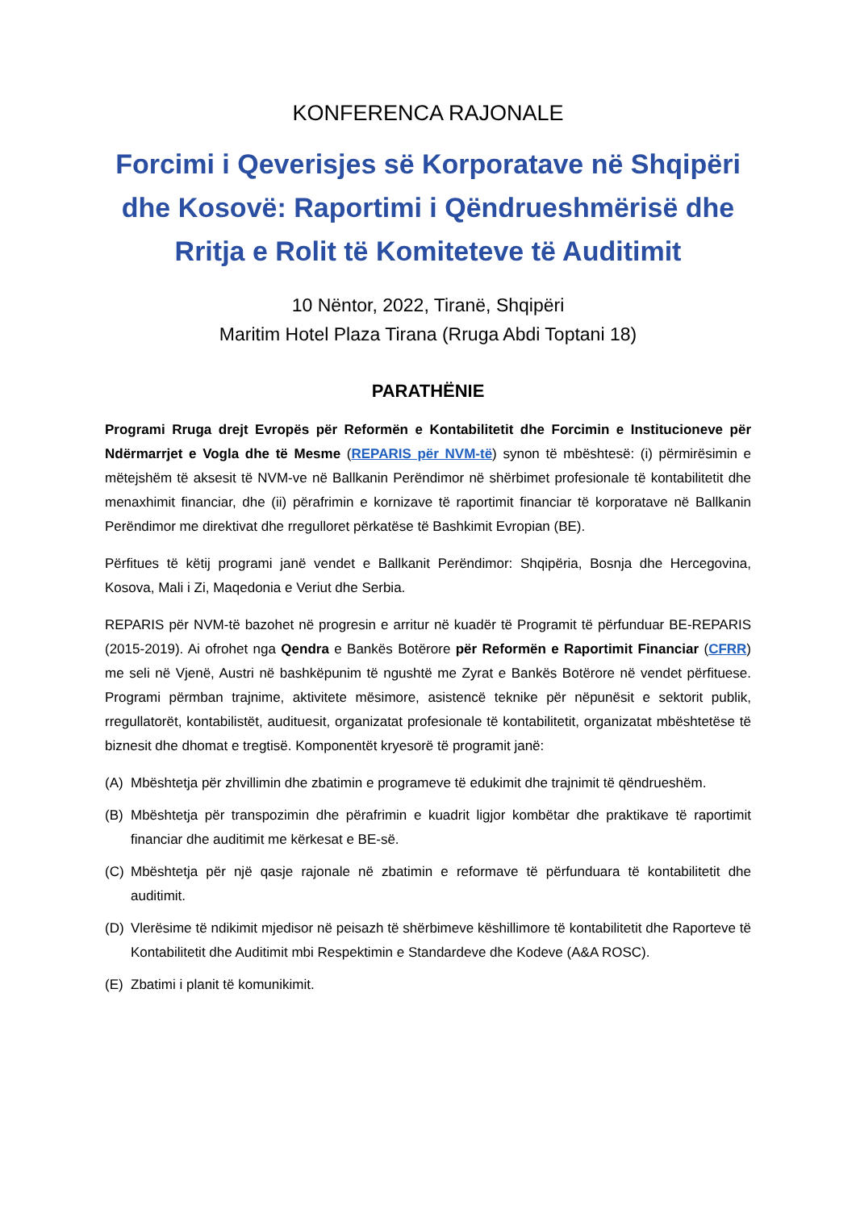KONFERENCA RAJONALE
Forcimi i Qeverisjes së Korporatave në Shqipëri dhe Kosovë: Raportimi i Qëndrueshmërisë dhe Rritja e Rolit të Komiteteve të Auditimit
10 Nëntor, 2022, Tiranë, Shqipëri
Maritim Hotel Plaza Tirana (Rruga Abdi Toptani 18)
PARATHËNIE
Programi Rruga drejt Evropës për Reformën e Kontabilitetit dhe Forcimin e Institucioneve për Ndërmarrjet e Vogla dhe të Mesme (REPARIS për NVM-të) synon të mbështesë: (i) përmirësimin e mëtejshëm të aksesit të NVM-ve në Ballkanin Perëndimor në shërbimet profesionale të kontabilitetit dhe menaxhimit financiar, dhe (ii) përafrimin e kornizave të raportimit financiar të korporatave në Ballkanin Perëndimor me direktivat dhe rregulloret përkatëse të Bashkimit Evropian (BE).
Përfitues të këtij programi janë vendet e Ballkanit Perëndimor: Shqipëria, Bosnja dhe Hercegovina, Kosova, Mali i Zi, Maqedonia e Veriut dhe Serbia.
REPARIS për NVM-të bazohet në progresin e arritur në kuadër të Programit të përfunduar BE-REPARIS (2015-2019). Ai ofrohet nga Qendra e Bankës Botërore për Reformën e Raportimit Financiar (CFRR) me seli në Vjenë, Austri në bashkëpunim të ngushtë me Zyrat e Bankës Botërore në vendet përfituese. Programi përmban trajnime, aktivitete mësimore, asistencë teknike për nëpunësit e sektorit publik, rregullatorët, kontabilistët, audituesit, organizatat profesionale të kontabilitetit, organizatat mbështetëse të biznesit dhe dhomat e tregtisë. Komponentët kryesorë të programit janë:
(A) Mbështetja për zhvillimin dhe zbatimin e programeve të edukimit dhe trajnimit të qëndrueshëm.
(B) Mbështetja për transpozimin dhe përafrimin e kuadrit ligjor kombëtar dhe praktikave të raportimit financiar dhe auditimit me kërkesat e BE-së.
(C) Mbështetja për një qasje rajonale në zbatimin e reformave të përfunduara të kontabilitetit dhe auditimit.
(D) Vlerësime të ndikimit mjedisor në peisazh të shërbimeve këshillimore të kontabilitetit dhe Raporteve të Kontabilitetit dhe Auditimit mbi Respektimin e Standardeve dhe Kodeve (A&A ROSC).
(E) Zbatimi i planit të komunikimit.